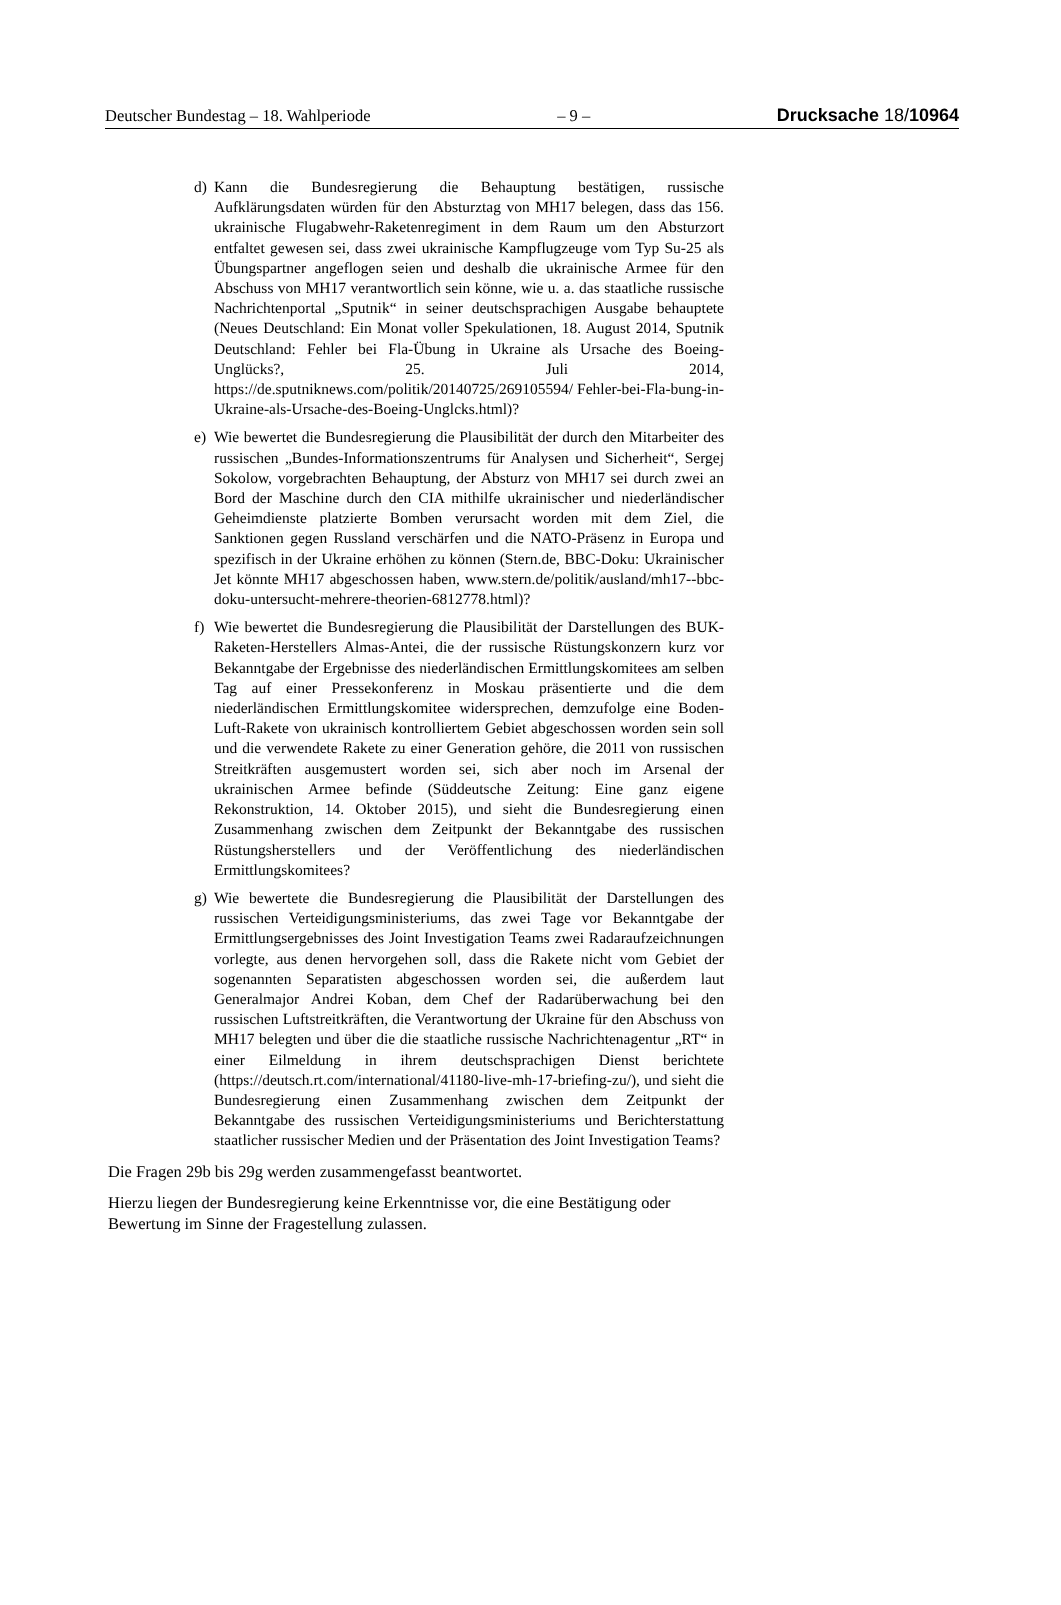Deutscher Bundestag – 18. Wahlperiode – 9 – Drucksache 18/10964
d) Kann die Bundesregierung die Behauptung bestätigen, russische Aufklärungsdaten würden für den Absturztag von MH17 belegen, dass das 156. ukrainische Flugabwehr-Raketenregiment in dem Raum um den Absturzort entfaltet gewesen sei, dass zwei ukrainische Kampflugzeuge vom Typ Su-25 als Übungspartner angeflogen seien und deshalb die ukrainische Armee für den Abschuss von MH17 verantwortlich sein könne, wie u. a. das staatliche russische Nachrichtenportal „Sputnik“ in seiner deutschsprachigen Ausgabe behauptete (Neues Deutschland: Ein Monat voller Spekulationen, 18. August 2014, Sputnik Deutschland: Fehler bei Fla-Übung in Ukraine als Ursache des Boeing-Unglücks?, 25. Juli 2014, https://de.sputniknews.com/politik/20140725/269105594/ Fehler-bei-Fla-bung-in-Ukraine-als-Ursache-des-Boeing-Unglcks.html)?
e) Wie bewertet die Bundesregierung die Plausibilität der durch den Mitarbeiter des russischen „Bundes-Informationszentrums für Analysen und Sicherheit“, Sergej Sokolow, vorgebrachten Behauptung, der Absturz von MH17 sei durch zwei an Bord der Maschine durch den CIA mithilfe ukrainischer und niederländischer Geheimdienste platzierte Bomben verursacht worden mit dem Ziel, die Sanktionen gegen Russland verschärfen und die NATO-Präsenz in Europa und spezifisch in der Ukraine erhöhen zu können (Stern.de, BBC-Doku: Ukrainischer Jet könnte MH17 abgeschossen haben, www.stern.de/politik/ausland/mh17--bbc-doku-untersucht-mehrere-theorien-6812778.html)?
f) Wie bewertet die Bundesregierung die Plausibilität der Darstellungen des BUK-Raketen-Herstellers Almas-Antei, die der russische Rüstungskonzern kurz vor Bekanntgabe der Ergebnisse des niederländischen Ermittlungskomitees am selben Tag auf einer Pressekonferenz in Moskau präsentierte und die dem niederländischen Ermittlungskomitee widersprechen, demzufolge eine Boden-Luft-Rakete von ukrainisch kontrolliertem Gebiet abgeschossen worden sein soll und die verwendete Rakete zu einer Generation gehöre, die 2011 von russischen Streitkräften ausgemustert worden sei, sich aber noch im Arsenal der ukrainischen Armee befinde (Süddeutsche Zeitung: Eine ganz eigene Rekonstruktion, 14. Oktober 2015), und sieht die Bundesregierung einen Zusammenhang zwischen dem Zeitpunkt der Bekanntgabe des russischen Rüstungsherstellers und der Veröffentlichung des niederländischen Ermittlungskomitees?
g) Wie bewertete die Bundesregierung die Plausibilität der Darstellungen des russischen Verteidigungsministeriums, das zwei Tage vor Bekanntgabe der Ermittlungsergebnisses des Joint Investigation Teams zwei Radaraufzeichnungen vorlegte, aus denen hervorgehen soll, dass die Rakete nicht vom Gebiet der sogenannten Separatisten abgeschossen worden sei, die außerdem laut Generalmajor Andrei Koban, dem Chef der Radarüberwachung bei den russischen Luftstreitkräften, die Verantwortung der Ukraine für den Abschuss von MH17 belegten und über die die staatliche russische Nachrichtenagentur „RT“ in einer Eilmeldung in ihrem deutschsprachigen Dienst berichtete (https://deutsch.rt.com/international/41180-live-mh-17-briefing-zu/), und sieht die Bundesregierung einen Zusammenhang zwischen dem Zeitpunkt der Bekanntgabe des russischen Verteidigungsministeriums und Berichterstattung staatlicher russischer Medien und der Präsentation des Joint Investigation Teams?
Die Fragen 29b bis 29g werden zusammengefasst beantwortet.
Hierzu liegen der Bundesregierung keine Erkenntnisse vor, die eine Bestätigung oder Bewertung im Sinne der Fragestellung zulassen.